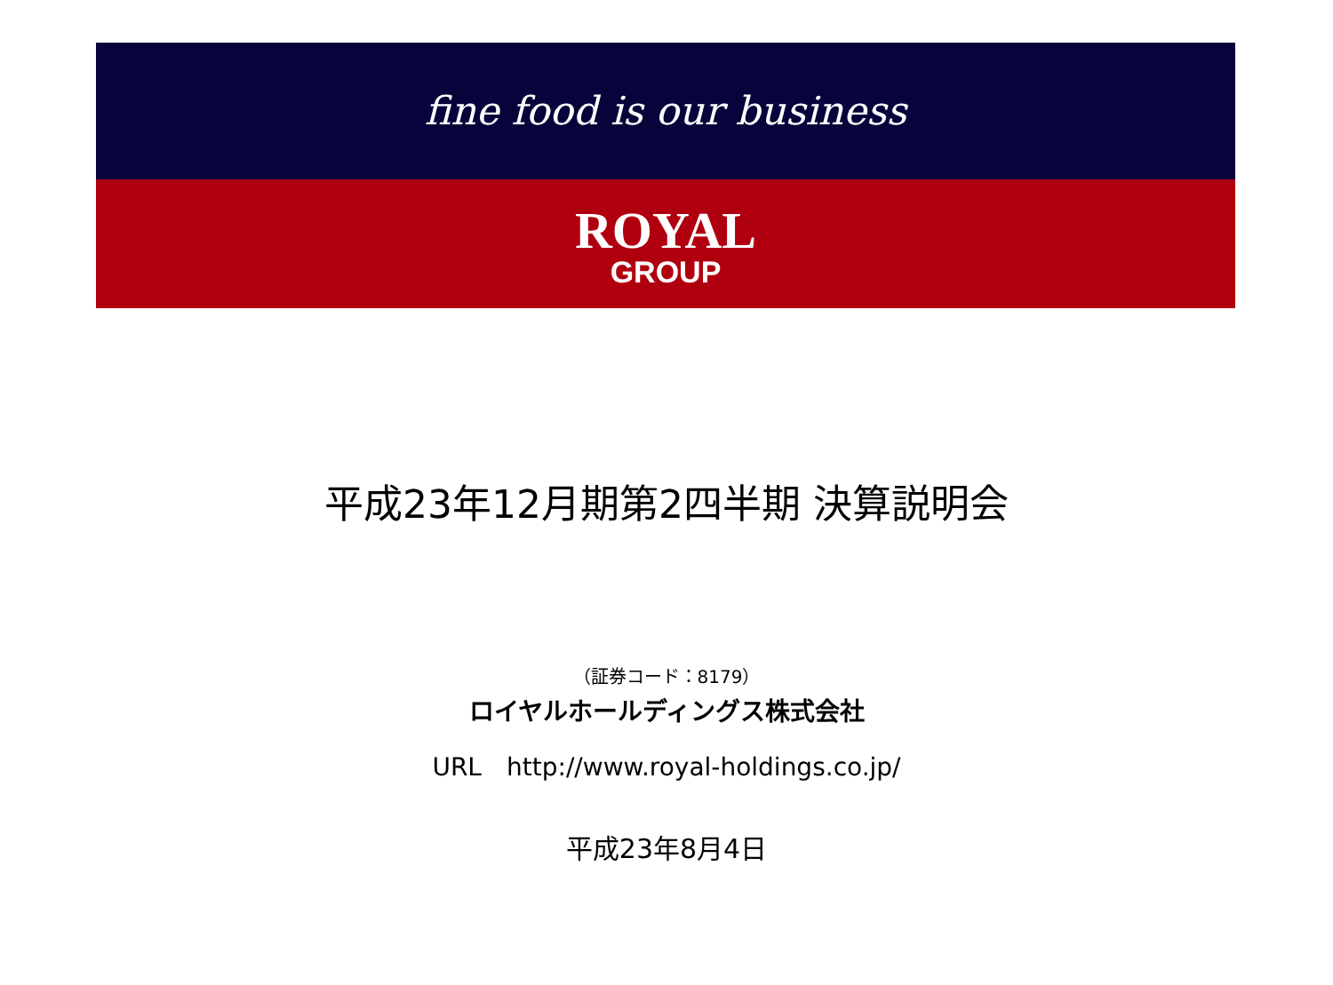fine food is our business
ROYAL
GROUP
平成23年12月期第2四半期 決算説明会
（証券コード：8179）
ロイヤルホールディングス株式会社
URL　http://www.royal-holdings.co.jp/
平成23年8月4日